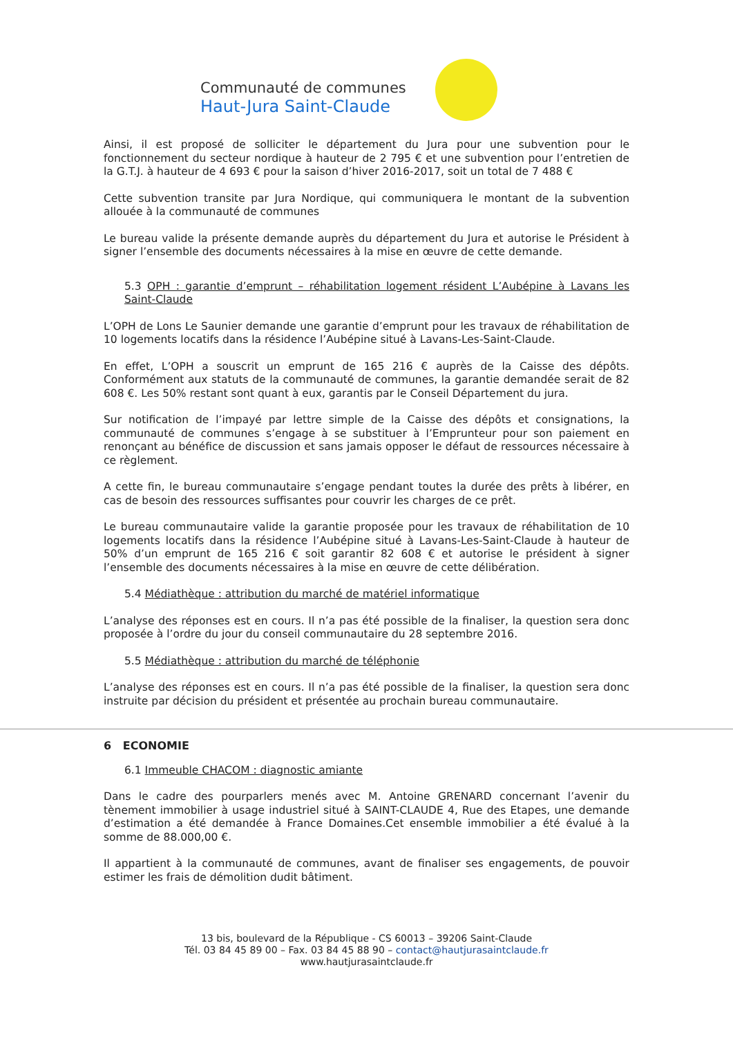Communauté de communes
Haut-Jura Saint-Claude
Ainsi, il est proposé de solliciter le département du Jura pour une subvention pour le fonctionnement du secteur nordique à hauteur de 2 795 € et une subvention pour l’entretien de la G.T.J. à hauteur de 4 693 € pour la saison d’hiver 2016-2017, soit un total de 7 488 €
Cette subvention transite par Jura Nordique, qui communiquera le montant de la subvention allouée à la communauté de communes
Le bureau valide la présente demande auprès du département du Jura et autorise le Président à signer l’ensemble des documents nécessaires à la mise en œuvre de cette demande.
5.3 OPH : garantie d’emprunt – réhabilitation logement résident L’Aubépine à Lavans les Saint-Claude
L’OPH de Lons Le Saunier demande une garantie d’emprunt pour les travaux de réhabilitation de 10 logements locatifs dans la résidence l’Aubépine situé à Lavans-Les-Saint-Claude.
En effet, L’OPH a souscrit un emprunt de 165 216 € auprès de la Caisse des dépôts. Conformément aux statuts de la communauté de communes, la garantie demandée serait de 82 608 €. Les 50% restant sont quant à eux, garantis par le Conseil Département du jura.
Sur notification de l’impayé par lettre simple de la Caisse des dépôts et consignations, la communauté de communes s’engage à se substituer à l’Emprunteur pour son paiement en renonçant au bénéfice de discussion et sans jamais opposer le défaut de ressources nécessaire à ce règlement.
A cette fin, le bureau communautaire s’engage pendant toutes la durée des prêts à libérer, en cas de besoin des ressources suffisantes pour couvrir les charges de ce prêt.
Le bureau communautaire valide la garantie proposée pour les travaux de réhabilitation de 10 logements locatifs dans la résidence l’Aubépine situé à Lavans-Les-Saint-Claude à hauteur de 50% d’un emprunt de 165 216 € soit garantir 82 608 € et autorise le président à signer l’ensemble des documents nécessaires à la mise en œuvre de cette délibération.
5.4 Médiathèque : attribution du marché de matériel informatique
L’analyse des réponses est en cours. Il n’a pas été possible de la finaliser, la question sera donc proposée à l’ordre du jour du conseil communautaire du 28 septembre 2016.
5.5 Médiathèque : attribution du marché de téléphonie
L’analyse des réponses est en cours. Il n’a pas été possible de la finaliser, la question sera donc instruite par décision du président et présentée au prochain bureau communautaire.
6 ECONOMIE
6.1 Immeuble CHACOM : diagnostic amiante
Dans le cadre des pourparlers menés avec M. Antoine GRENARD concernant l’avenir du tènement immobilier à usage industriel situé à SAINT-CLAUDE 4, Rue des Etapes, une demande d’estimation a été demandée à France Domaines.Cet ensemble immobilier a été évalué à la somme de 88.000,00 €.
Il appartient à la communauté de communes, avant de finaliser ses engagements, de pouvoir estimer les frais de démolition dudit bâtiment.
13 bis, boulevard de la République - CS 60013 – 39206 Saint-Claude
Tél. 03 84 45 89 00 – Fax. 03 84 45 88 90 – contact@hautjurasaintclaude.fr
www.hautjurasaintclaude.fr